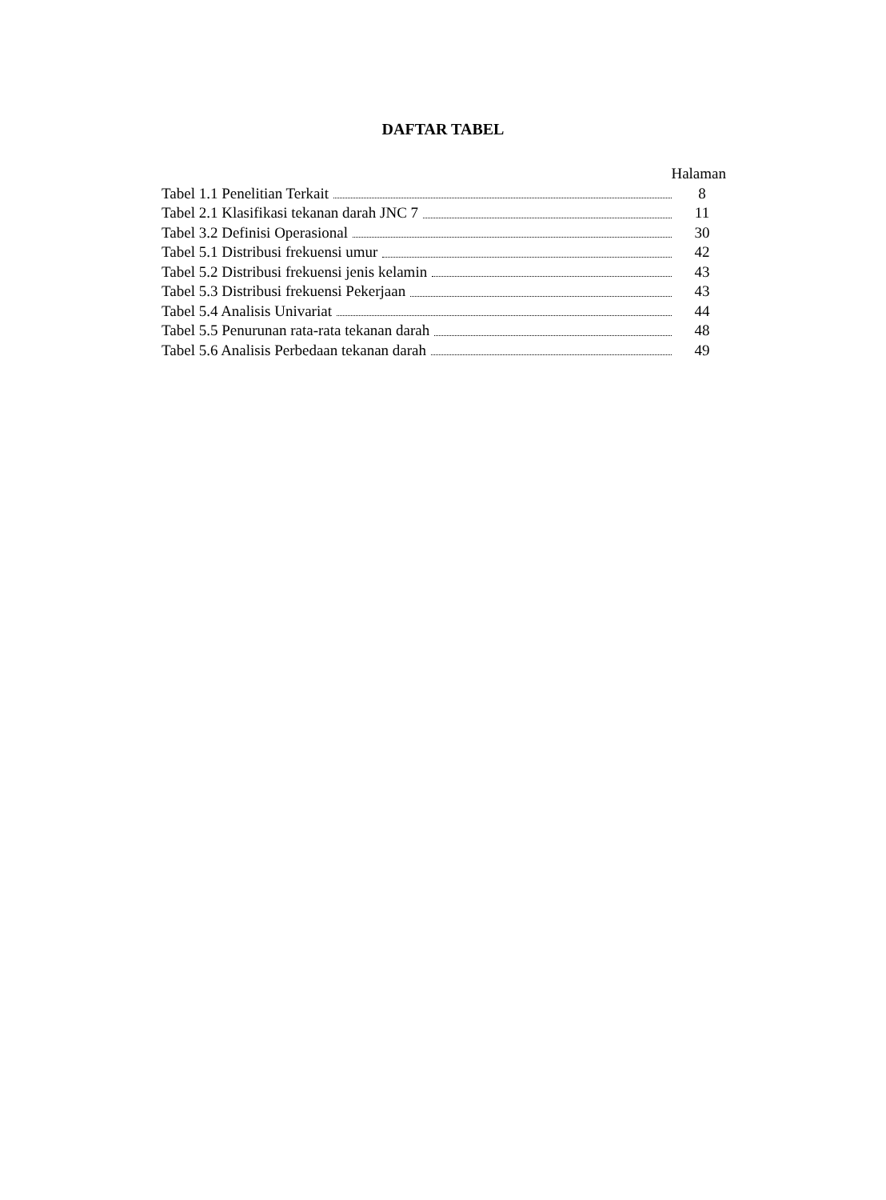DAFTAR TABEL
Halaman
Tabel 1.1 Penelitian Terkait 8
Tabel 2.1 Klasifikasi tekanan darah JNC 7 11
Tabel 3.2 Definisi Operasional 30
Tabel 5.1 Distribusi frekuensi umur 42
Tabel 5.2 Distribusi frekuensi jenis kelamin 43
Tabel 5.3 Distribusi frekuensi Pekerjaan 43
Tabel 5.4 Analisis Univariat 44
Tabel 5.5 Penurunan rata-rata tekanan darah 48
Tabel 5.6 Analisis Perbedaan tekanan darah 49